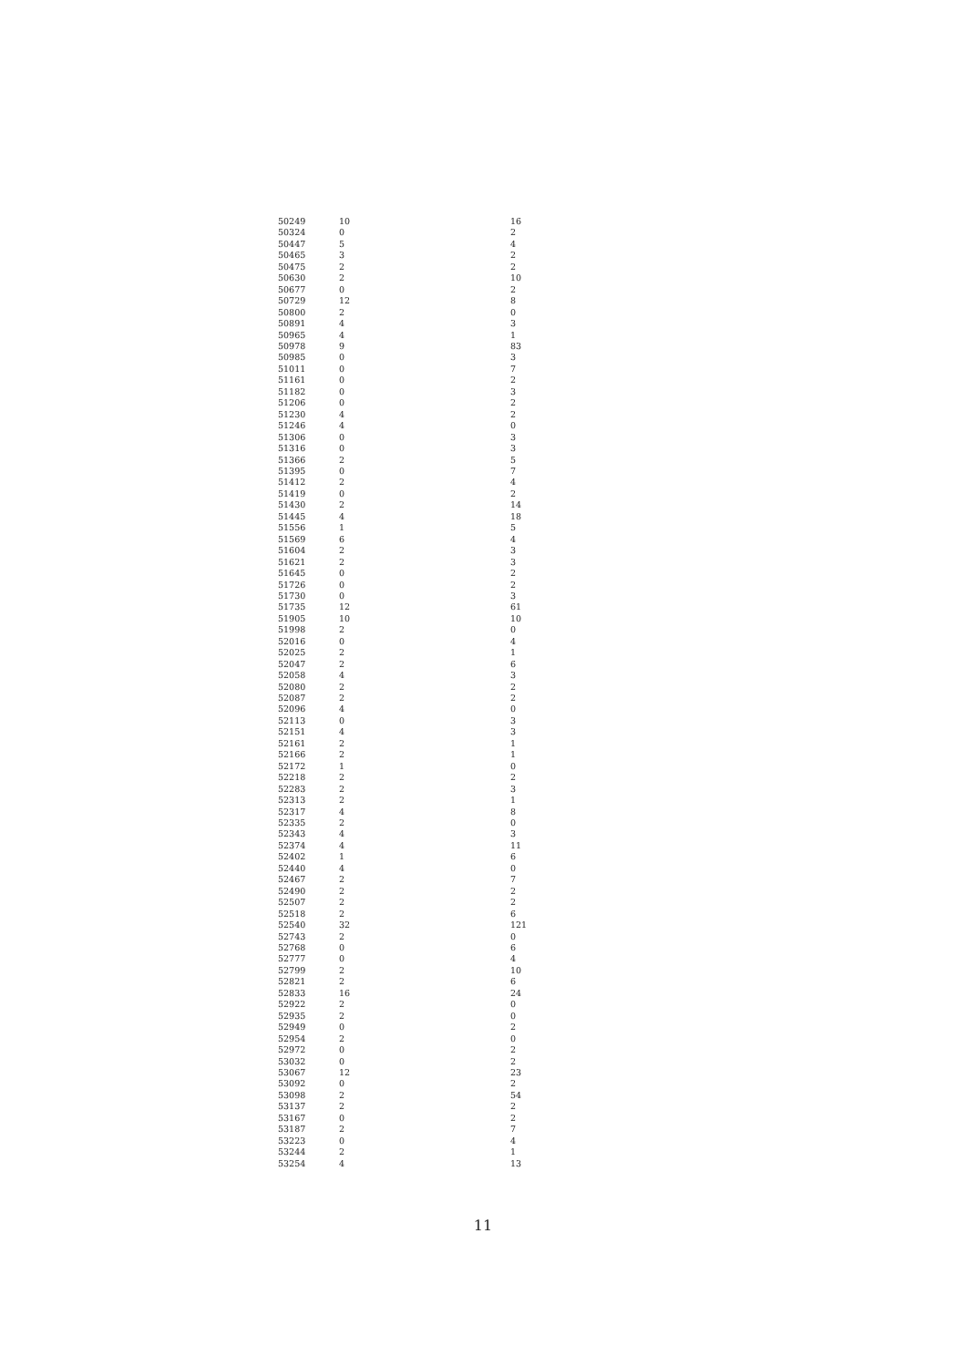| 50249 | 10 | 16 |
| 50324 | 0 | 2 |
| 50447 | 5 | 4 |
| 50465 | 3 | 2 |
| 50475 | 2 | 2 |
| 50630 | 2 | 10 |
| 50677 | 0 | 2 |
| 50729 | 12 | 8 |
| 50800 | 2 | 0 |
| 50891 | 4 | 3 |
| 50965 | 4 | 1 |
| 50978 | 9 | 83 |
| 50985 | 0 | 3 |
| 51011 | 0 | 7 |
| 51161 | 0 | 2 |
| 51182 | 0 | 3 |
| 51206 | 0 | 2 |
| 51230 | 4 | 2 |
| 51246 | 4 | 0 |
| 51306 | 0 | 3 |
| 51316 | 0 | 3 |
| 51366 | 2 | 5 |
| 51395 | 0 | 7 |
| 51412 | 2 | 4 |
| 51419 | 0 | 2 |
| 51430 | 2 | 14 |
| 51445 | 4 | 18 |
| 51556 | 1 | 5 |
| 51569 | 6 | 4 |
| 51604 | 2 | 3 |
| 51621 | 2 | 3 |
| 51645 | 0 | 2 |
| 51726 | 0 | 2 |
| 51730 | 0 | 3 |
| 51735 | 12 | 61 |
| 51905 | 10 | 10 |
| 51998 | 2 | 0 |
| 52016 | 0 | 4 |
| 52025 | 2 | 1 |
| 52047 | 2 | 6 |
| 52058 | 4 | 3 |
| 52080 | 2 | 2 |
| 52087 | 2 | 2 |
| 52096 | 4 | 0 |
| 52113 | 0 | 3 |
| 52151 | 4 | 3 |
| 52161 | 2 | 1 |
| 52166 | 2 | 1 |
| 52172 | 1 | 0 |
| 52218 | 2 | 2 |
| 52283 | 2 | 3 |
| 52313 | 2 | 1 |
| 52317 | 4 | 8 |
| 52335 | 2 | 0 |
| 52343 | 4 | 3 |
| 52374 | 4 | 11 |
| 52402 | 1 | 6 |
| 52440 | 4 | 0 |
| 52467 | 2 | 7 |
| 52490 | 2 | 2 |
| 52507 | 2 | 2 |
| 52518 | 2 | 6 |
| 52540 | 32 | 121 |
| 52743 | 2 | 0 |
| 52768 | 0 | 6 |
| 52777 | 0 | 4 |
| 52799 | 2 | 10 |
| 52821 | 2 | 6 |
| 52833 | 16 | 24 |
| 52922 | 2 | 0 |
| 52935 | 2 | 0 |
| 52949 | 0 | 2 |
| 52954 | 2 | 0 |
| 52972 | 0 | 2 |
| 53032 | 0 | 2 |
| 53067 | 12 | 23 |
| 53092 | 0 | 2 |
| 53098 | 2 | 54 |
| 53137 | 2 | 2 |
| 53167 | 0 | 2 |
| 53187 | 2 | 7 |
| 53223 | 0 | 4 |
| 53244 | 2 | 1 |
| 53254 | 4 | 13 |
11